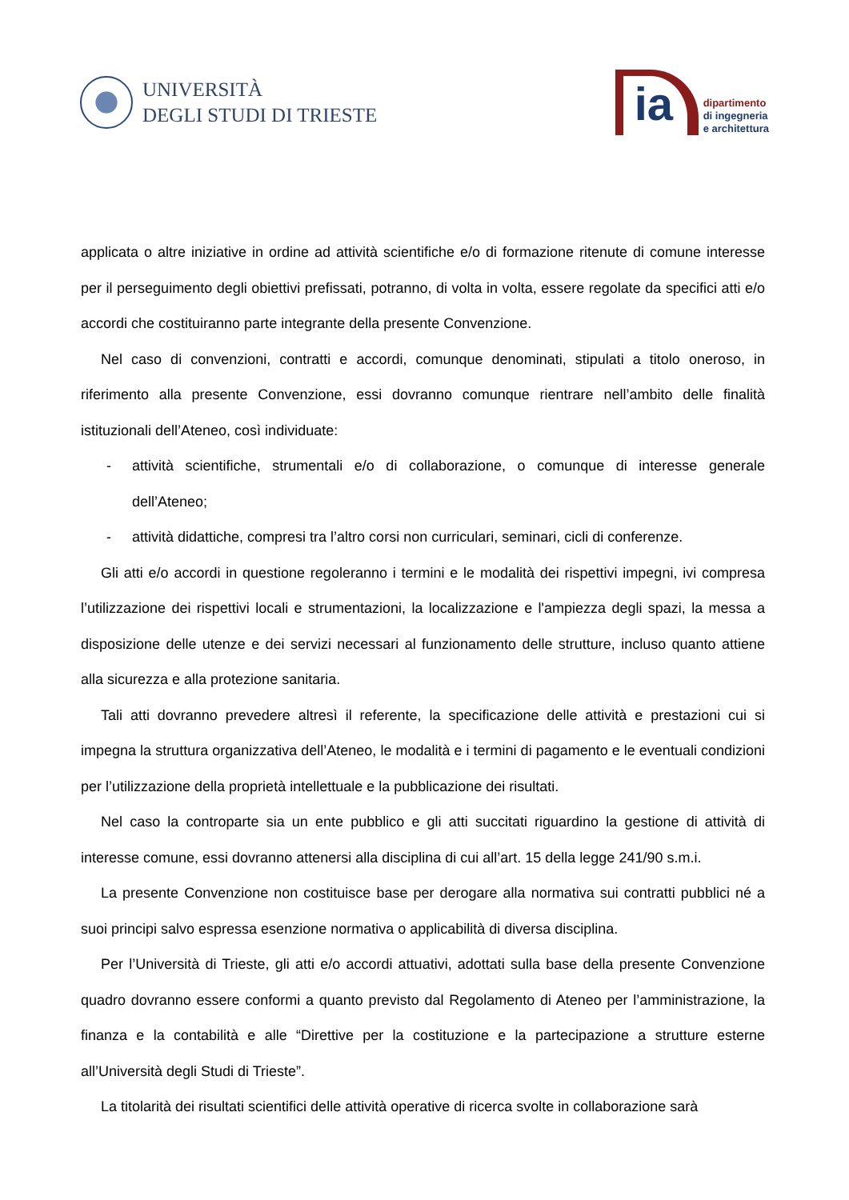UNIVERSITÀ
DEGLI STUDI DI TRIESTE
ia
dipartimento
di ingegneria
e architettura
applicata o altre iniziative in ordine ad attività scientifiche e/o di formazione ritenute di comune interesse per il perseguimento degli obiettivi prefissati, potranno, di volta in volta, essere regolate da specifici atti e/o accordi che costituiranno parte integrante della presente Convenzione.
Nel caso di convenzioni, contratti e accordi, comunque denominati, stipulati a titolo oneroso, in riferimento alla presente Convenzione, essi dovranno comunque rientrare nell’ambito delle finalità istituzionali dell’Ateneo, così individuate:
- attività scientifiche, strumentali e/o di collaborazione, o comunque di interesse generale dell’Ateneo;
- attività didattiche, compresi tra l’altro corsi non curriculari, seminari, cicli di conferenze.
Gli atti e/o accordi in questione regoleranno i termini e le modalità dei rispettivi impegni, ivi compresa l’utilizzazione dei rispettivi locali e strumentazioni, la localizzazione e l'ampiezza degli spazi, la messa a disposizione delle utenze e dei servizi necessari al funzionamento delle strutture, incluso quanto attiene alla sicurezza e alla protezione sanitaria.
Tali atti dovranno prevedere altresì il referente, la specificazione delle attività e prestazioni cui si impegna la struttura organizzativa dell’Ateneo, le modalità e i termini di pagamento e le eventuali condizioni per l’utilizzazione della proprietà intellettuale e la pubblicazione dei risultati.
Nel caso la controparte sia un ente pubblico e gli atti succitati riguardino la gestione di attività di interesse comune, essi dovranno attenersi alla disciplina di cui all’art. 15 della legge 241/90 s.m.i.
La presente Convenzione non costituisce base per derogare alla normativa sui contratti pubblici né a suoi principi salvo espressa esenzione normativa o applicabilità di diversa disciplina.
Per l’Università di Trieste, gli atti e/o accordi attuativi, adottati sulla base della presente Convenzione quadro dovranno essere conformi a quanto previsto dal Regolamento di Ateneo per l’amministrazione, la finanza e la contabilità e alle “Direttive per la costituzione e la partecipazione a strutture esterne all’Università degli Studi di Trieste”.
La titolarità dei risultati scientifici delle attività operative di ricerca svolte in collaborazione sarà